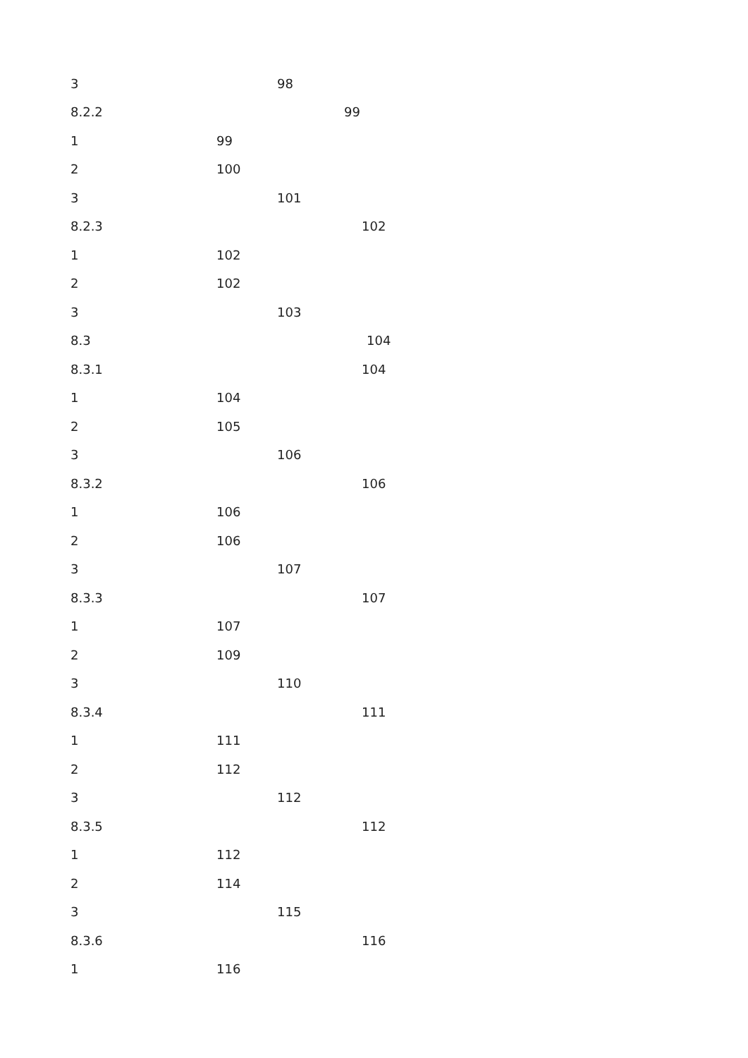3 98
8.2.2 99
1 99
2 100
3 101
8.2.3 102
1 102
2 102
3 103
8.3 104
8.3.1 104
1 104
2 105
3 106
8.3.2 106
1 106
2 106
3 107
8.3.3 107
1 107
2 109
3 110
8.3.4 111
1 111
2 112
3 112
8.3.5 112
1 112
2 114
3 115
8.3.6 116
1 116